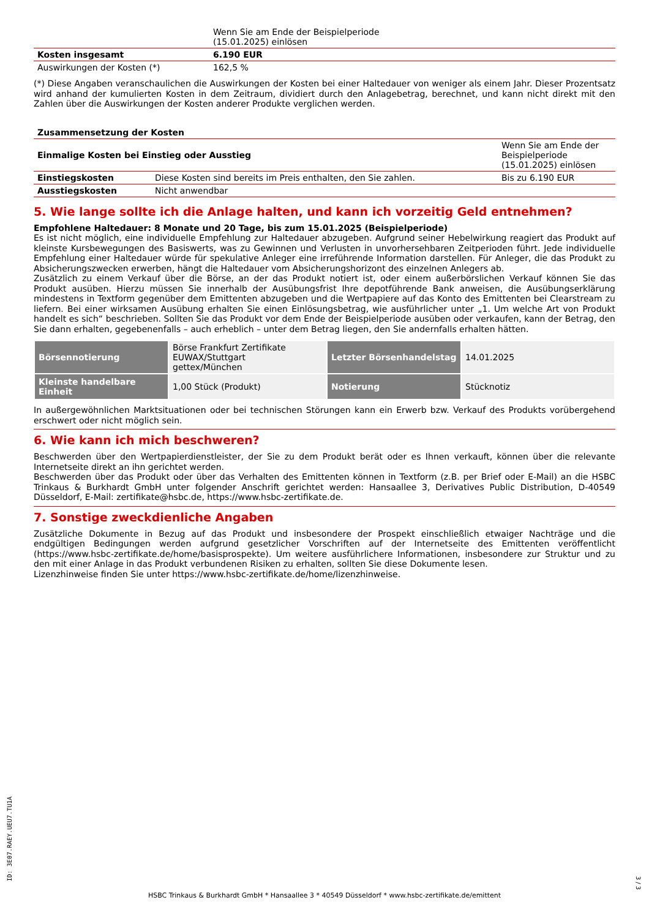| | Wenn Sie am Ende der Beispielperiode (15.01.2025) einlösen |
| Kosten insgesamt | 6.190 EUR |
| Auswirkungen der Kosten (*) | 162,5 % |
(*) Diese Angaben veranschaulichen die Auswirkungen der Kosten bei einer Haltedauer von weniger als einem Jahr. Dieser Prozentsatz wird anhand der kumulierten Kosten in dem Zeitraum, dividiert durch den Anlagebetrag, berechnet, und kann nicht direkt mit den Zahlen über die Auswirkungen der Kosten anderer Produkte verglichen werden.
| Zusammensetzung der Kosten | | |
| Einmalige Kosten bei Einstieg oder Ausstieg | | Wenn Sie am Ende der Beispielperiode (15.01.2025) einlösen |
| Einstiegskosten | Diese Kosten sind bereits im Preis enthalten, den Sie zahlen. | Bis zu 6.190 EUR |
| Ausstiegskosten | Nicht anwendbar | |
5. Wie lange sollte ich die Anlage halten, und kann ich vorzeitig Geld entnehmen?
Empfohlene Haltedauer: 8 Monate und 20 Tage, bis zum 15.01.2025 (Beispielperiode)
Es ist nicht möglich, eine individuelle Empfehlung zur Haltedauer abzugeben. Aufgrund seiner Hebelwirkung reagiert das Produkt auf kleinste Kursbewegungen des Basiswerts, was zu Gewinnen und Verlusten in unvorhersehbaren Zeitperioden führt. Jede individuelle Empfehlung einer Haltedauer würde für spekulative Anleger eine irreführende Information darstellen. Für Anleger, die das Produkt zu Absicherungszwecken erwerben, hängt die Haltedauer vom Absicherungshorizont des einzelnen Anlegers ab.
Zusätzlich zu einem Verkauf über die Börse, an der das Produkt notiert ist, oder einem außerbörslichen Verkauf können Sie das Produkt ausüben. Hierzu müssen Sie innerhalb der Ausübungsfrist Ihre depotführende Bank anweisen, die Ausübungserklärung mindestens in Textform gegenüber dem Emittenten abzugeben und die Wertpapiere auf das Konto des Emittenten bei Clearstream zu liefern. Bei einer wirksamen Ausübung erhalten Sie einen Einlösungsbetrag, wie ausführlicher unter „1. Um welche Art von Produkt handelt es sich“ beschrieben. Sollten Sie das Produkt vor dem Ende der Beispielperiode ausüben oder verkaufen, kann der Betrag, den Sie dann erhalten, gegebenenfalls – auch erheblich – unter dem Betrag liegen, den Sie andernfalls erhalten hätten.
| Börsennotierung | Börse Frankfurt Zertifikate EUWAX/Stuttgart gettex/München | Letzter Börsenhandelstag | 14.01.2025 |
| Kleinste handelbare Einheit | 1,00 Stück (Produkt) | Notierung | Stücknotiz |
In außergewöhnlichen Marktsituationen oder bei technischen Störungen kann ein Erwerb bzw. Verkauf des Produkts vorübergehend erschwert oder nicht möglich sein.
6. Wie kann ich mich beschweren?
Beschwerden über den Wertpapierdienstleister, der Sie zu dem Produkt berät oder es Ihnen verkauft, können über die relevante Internetseite direkt an ihn gerichtet werden.
Beschwerden über das Produkt oder über das Verhalten des Emittenten können in Textform (z.B. per Brief oder E-Mail) an die HSBC Trinkaus & Burkhardt GmbH unter folgender Anschrift gerichtet werden: Hansaallee 3, Derivatives Public Distribution, D-40549 Düsseldorf, E-Mail: zertifikate@hsbc.de, https://www.hsbc-zertifikate.de.
7. Sonstige zweckdienliche Angaben
Zusätzliche Dokumente in Bezug auf das Produkt und insbesondere der Prospekt einschließlich etwaiger Nachträge und die endgültigen Bedingungen werden aufgrund gesetzlicher Vorschriften auf der Internetseite des Emittenten veröffentlicht (https://www.hsbc-zertifikate.de/home/basisprospekte). Um weitere ausführlichere Informationen, insbesondere zur Struktur und zu den mit einer Anlage in das Produkt verbundenen Risiken zu erhalten, sollten Sie diese Dokumente lesen.
Lizenzhinweise finden Sie unter https://www.hsbc-zertifikate.de/home/lizenzhinweise.
ID: 3E07.RAEY.UEU7.TU1A
HSBC Trinkaus & Burkhardt GmbH * Hansaallee 3 * 40549 Düsseldorf * www.hsbc-zertifikate.de/emittent
3 / 3